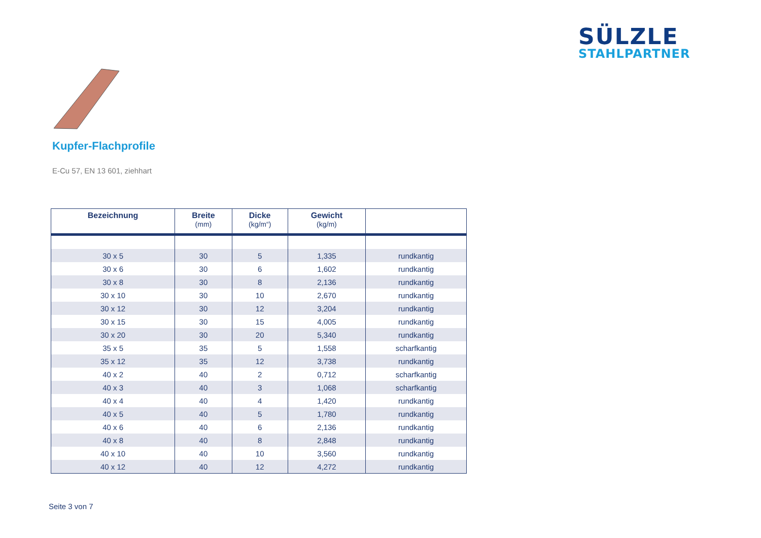SÜLZLE
STAHLPARTNER
Kupfer-Flachprofile
E-Cu 57, EN 13 601, ziehhart
| Bezeichnung | Breite (mm) | Dicke (kg/m“) | Gewicht (kg/m) | |
| --- | --- | --- | --- | --- |
| 30 x 5 | 30 | 5 | 1,335 | rundkantig |
| 30 x 6 | 30 | 6 | 1,602 | rundkantig |
| 30 x 8 | 30 | 8 | 2,136 | rundkantig |
| 30 x 10 | 30 | 10 | 2,670 | rundkantig |
| 30 x 12 | 30 | 12 | 3,204 | rundkantig |
| 30 x 15 | 30 | 15 | 4,005 | rundkantig |
| 30 x 20 | 30 | 20 | 5,340 | rundkantig |
| 35 x 5 | 35 | 5 | 1,558 | scharfkantig |
| 35 x 12 | 35 | 12 | 3,738 | rundkantig |
| 40 x 2 | 40 | 2 | 0,712 | scharfkantig |
| 40 x 3 | 40 | 3 | 1,068 | scharfkantig |
| 40 x 4 | 40 | 4 | 1,420 | rundkantig |
| 40 x 5 | 40 | 5 | 1,780 | rundkantig |
| 40 x 6 | 40 | 6 | 2,136 | rundkantig |
| 40 x 8 | 40 | 8 | 2,848 | rundkantig |
| 40 x 10 | 40 | 10 | 3,560 | rundkantig |
| 40 x 12 | 40 | 12 | 4,272 | rundkantig |
Seite 3 von 7